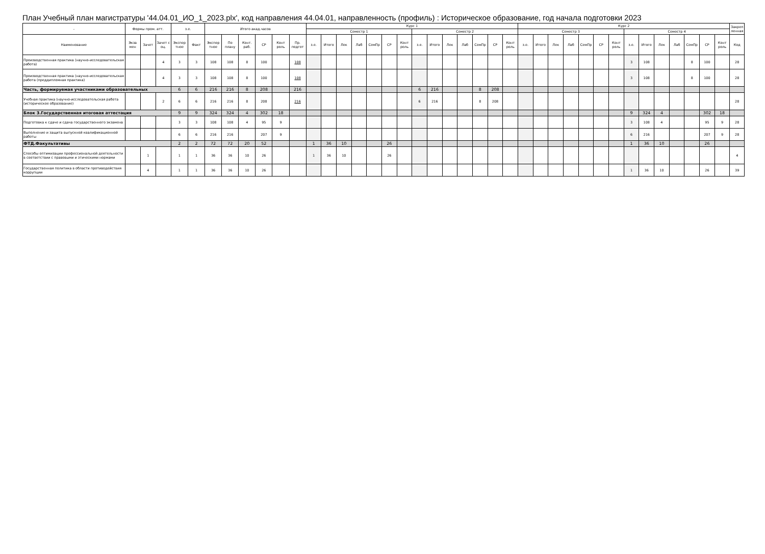План Учебный план магистратуры '44.04.01_ИО_1_2023.plx', код направления 44.04.01, направленность (профиль) : Историческое образование, год начала подготовки 2023
| - | Формы пром. атт. | | | з.е. | | Итого акад.часов | | | | | | Курс 1 | | | | | | | | | | | | | | Курс 2 | | | | | | | | | | | | | | Закреп ленная |
| --- | --- | --- | --- | --- | --- | --- | --- | --- | --- | --- | --- | --- | --- | --- | --- | --- | --- | --- | --- | --- | --- | --- | --- | --- | --- | --- | --- | --- | --- | --- | --- | --- | --- | --- | --- | --- | --- | --- | --- | --- |
| | | | | | | | | | | | | Семестр 1 | | | | | | | Семестр 2 | | | | | | | Семестр 3 | | | | | | | Семестр 4 | | | | | | | |
| Наименование | Экза мен | Зачет | Зачет с оц. | Экспер тное | Факт | Экспер тное | По плану | Конт. раб. | СР | Конт роль | Пр. подгот | з.е. | Итого | Лек | Лаб | СемПр | СР | Конт роль | з.е. | Итого | Лек | Лаб | СемПр | СР | Конт роль | з.е. | Итого | Лек | Лаб | СемПр | СР | Конт роль | з.е. | Итого | Лек | Лаб | СемПр | СР | Конт роль | Код |
| Производственная практика (научно-исследовательская работа) | | | 4 | 3 | 3 | 108 | 108 | 8 | 100 | | 108 | | | | | | | | | | | | | | | | | | | | | | 3 | 108 | | | 8 | 100 | | 28 |
| Производственная практика (научно-исследовательская работа (преддипломная практика) | | | 4 | 3 | 3 | 108 | 108 | 8 | 100 | | 108 | | | | | | | | | | | | | | | | | | | | | | 3 | 108 | | | 8 | 100 | | 28 |
| Часть, формируемая участниками образовательных | | | | 6 | 6 | 216 | 216 | 8 | 208 | | 216 | | | | | | | | 6 | 216 | | | 8 | 208 | | | | | | | | | | | | | | | | |
| Учебная практика (научно-исследовательская работа (историческое образование) | | | 2 | 6 | 6 | 216 | 216 | 8 | 208 | | 216 | | | | | | | | 6 | 216 | | | 8 | 208 | | | | | | | | | | | | | | | | 28 |
| Блок 3.Государственная итоговая аттестация | | | | 9 | 9 | 324 | 324 | 4 | 302 | 18 | | | | | | | | | | | | | | | | | | | | | | | 9 | 324 | 4 | | | 302 | 18 | |
| Подготовка к сдаче и сдача государственного экзамена | | | | 3 | 3 | 108 | 108 | 4 | 95 | 9 | | | | | | | | | | | | | | | | | | | | | | | 3 | 108 | 4 | | | 95 | 9 | 28 |
| Выполнение и защита выпускной квалификационной работы | | | | 6 | 6 | 216 | 216 | | 207 | 9 | | | | | | | | | | | | | | | | | | | | | | | 6 | 216 | | | | 207 | 9 | 28 |
| ФТД.Факультативы | | | | 2 | 2 | 72 | 72 | 20 | 52 | | | 1 | 36 | 10 | | | 26 | | | | | | | | | | | | | | | | 1 | 36 | 10 | | | 26 | | |
| Способы оптимизации профессиональной деятельности в соответствии с правовыми и этическими нормами | | 1 | | 1 | 1 | 36 | 36 | 10 | 26 | | | 1 | 36 | 10 | | | 26 | | | | | | | | | | | | | | | | | | | | | | | 4 |
| Государственная политика в области противодействия коррупции | | 4 | | 1 | 1 | 36 | 36 | 10 | 26 | | | | | | | | | | | | | | | | | | | | | | | | 1 | 36 | 10 | | | 26 | | 39 |